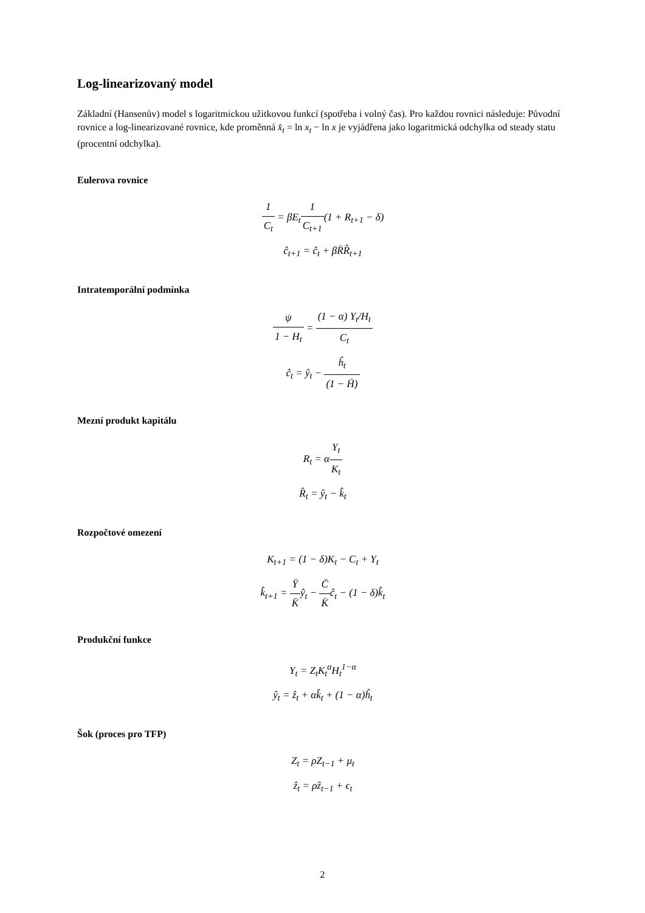Log-linearizovaný model
Základní (Hansenův) model s logaritmickou užitkovou funkcí (spotřeba i volný čas). Pro každou rovnici následuje: Původní rovnice a log-linearizované rovnice, kde proměnná x̂<sub>t</sub> = ln x<sub>t</sub> − ln x je vyjádřena jako logaritmická odchylka od steady statu (procentní odchylka).
Eulerova rovnice
1 C<sub>t</sub> = βE<sub>t</sub>1 C<sub>t+1</sub>(1 + R<sub>t+1</sub> − δ)
ĉ<sub>t+1</sub> = ĉ<sub>t</sub> + βR̄R̂<sub>t+1</sub>
Intratemporální podmínka
ψ 1 − H<sub>t</sub> = (1 − α) Y<sub>t</sub>/H<sub>t</sub> C<sub>t</sub>
ĉ<sub>t</sub> = ŷ<sub>t</sub> − ĥ<sub>t</sub> (1 − H̄)
Mezní produkt kapitálu
R<sub>t</sub> = αY<sub>t</sub> K<sub>t</sub>
R̂<sub>t</sub> = ŷ<sub>t</sub> − k̂<sub>t</sub>
Rozpočtové omezení
K<sub>t+1</sub> = (1 − δ)K<sub>t</sub> − C<sub>t</sub> + Y<sub>t</sub>
k̂<sub>t+1</sub> = Ȳ K̄ŷ<sub>t</sub> − C̄ K̄ĉ<sub>t</sub> − (1 − δ)k̂<sub>t</sub>
Produkční funkce
Y<sub>t</sub> = Z<sub>t</sub>K<sub>t</sub><sup>α</sup>H<sub>t</sub><sup>1−α</sup>
ŷ<sub>t</sub> = ẑ<sub>t</sub> + αk̂<sub>t</sub> + (1 − α)ĥ<sub>t</sub>
Šok (proces pro TFP)
Z<sub>t</sub> = ρZ<sub>t−1</sub> + μ<sub>t</sub>
ẑ<sub>t</sub> = ρẑ<sub>t−1</sub> + ϵ<sub>t</sub>
2